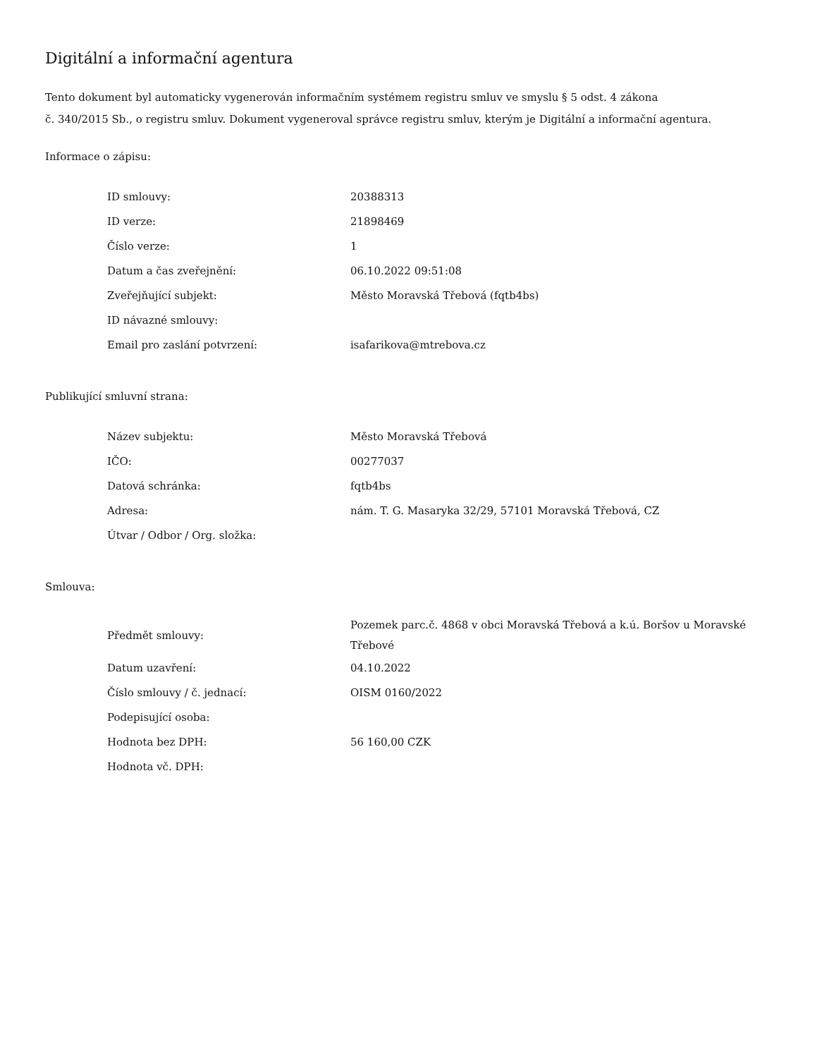Digitální a informační agentura
Tento dokument byl automaticky vygenerován informačním systémem registru smluv ve smyslu § 5 odst. 4 zákona
č. 340/2015 Sb., o registru smluv. Dokument vygeneroval správce registru smluv, kterým je Digitální a informační agentura.
Informace o zápisu:
| ID smlouvy: | 20388313 |
| ID verze: | 21898469 |
| Číslo verze: | 1 |
| Datum a čas zveřejnění: | 06.10.2022 09:51:08 |
| Zveřejňující subjekt: | Město Moravská Třebová (fqtb4bs) |
| ID návazné smlouvy: | |
| Email pro zaslání potvrzení: | isafarikova@mtrebova.cz |
Publikující smluvní strana:
| Název subjektu: | Město Moravská Třebová |
| IČO: | 00277037 |
| Datová schránka: | fqtb4bs |
| Adresa: | nám. T. G. Masaryka 32/29, 57101 Moravská Třebová, CZ |
| Útvar / Odbor / Org. složka: | |
Smlouva:
| Předmět smlouvy: | Pozemek parc.č. 4868 v obci Moravská Třebová a k.ú. Boršov u Moravské Třebové |
| Datum uzavření: | 04.10.2022 |
| Číslo smlouvy / č. jednací: | OISM 0160/2022 |
| Podepisující osoba: | |
| Hodnota bez DPH: | 56 160,00 CZK |
| Hodnota vč. DPH: | |